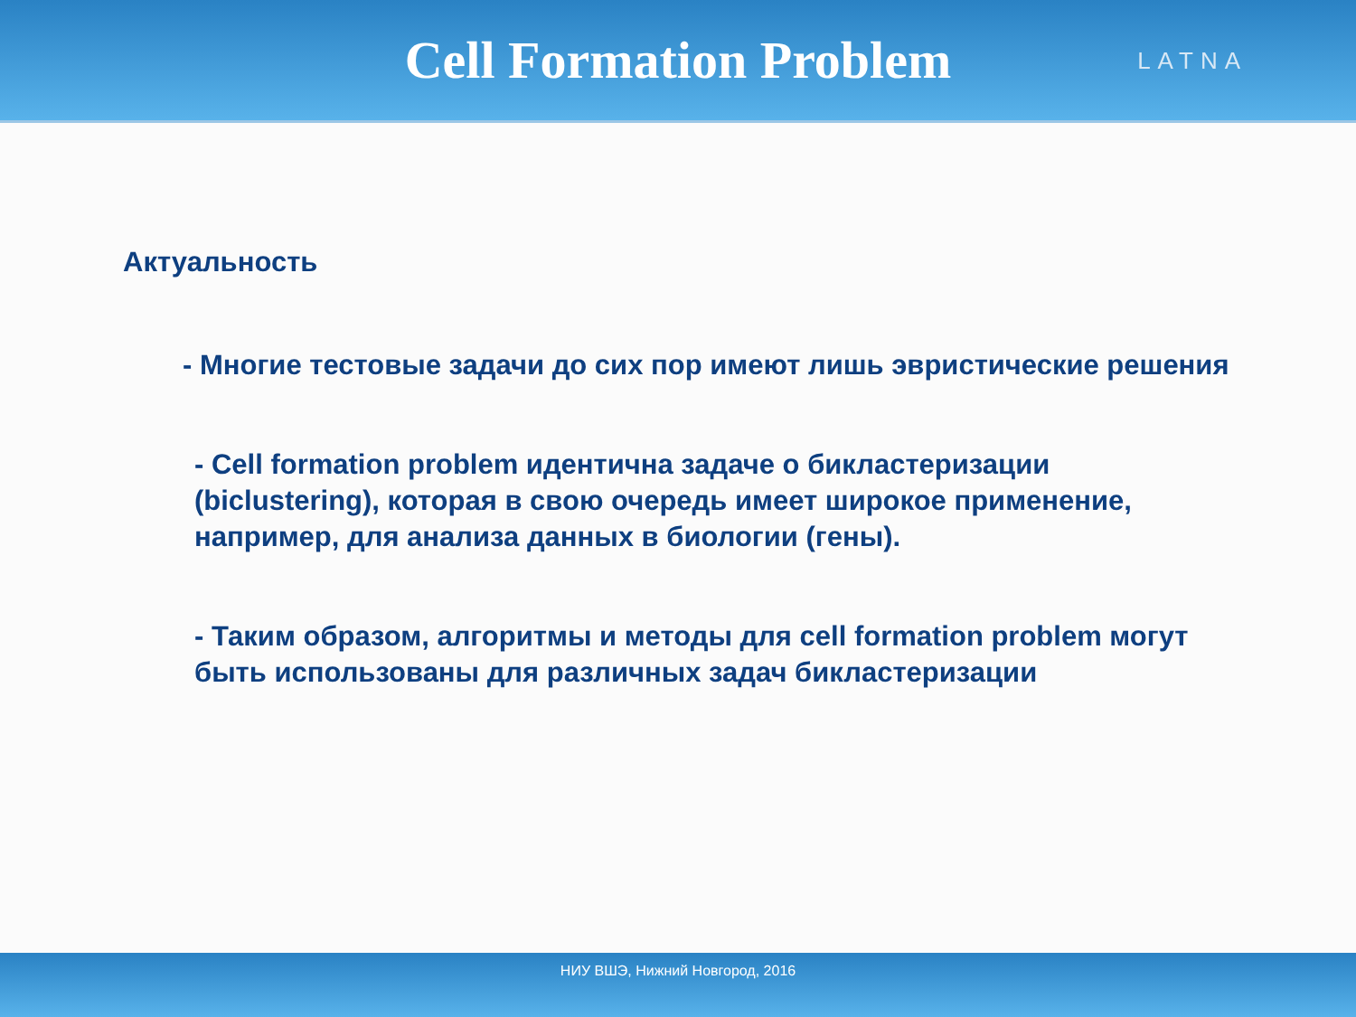Cell Formation Problem
LATNA
Актуальность
- Многие тестовые задачи до сих пор имеют лишь эвристические решения
- Cell formation problem идентична задаче о бикластеризации (biclustering), которая в свою очередь имеет широкое применение, например, для анализа данных в биологии (гены).
- Таким образом, алгоритмы и методы для cell formation problem могут быть использованы для различных задач бикластеризации
НИУ ВШЭ, Нижний Новгород, 2016